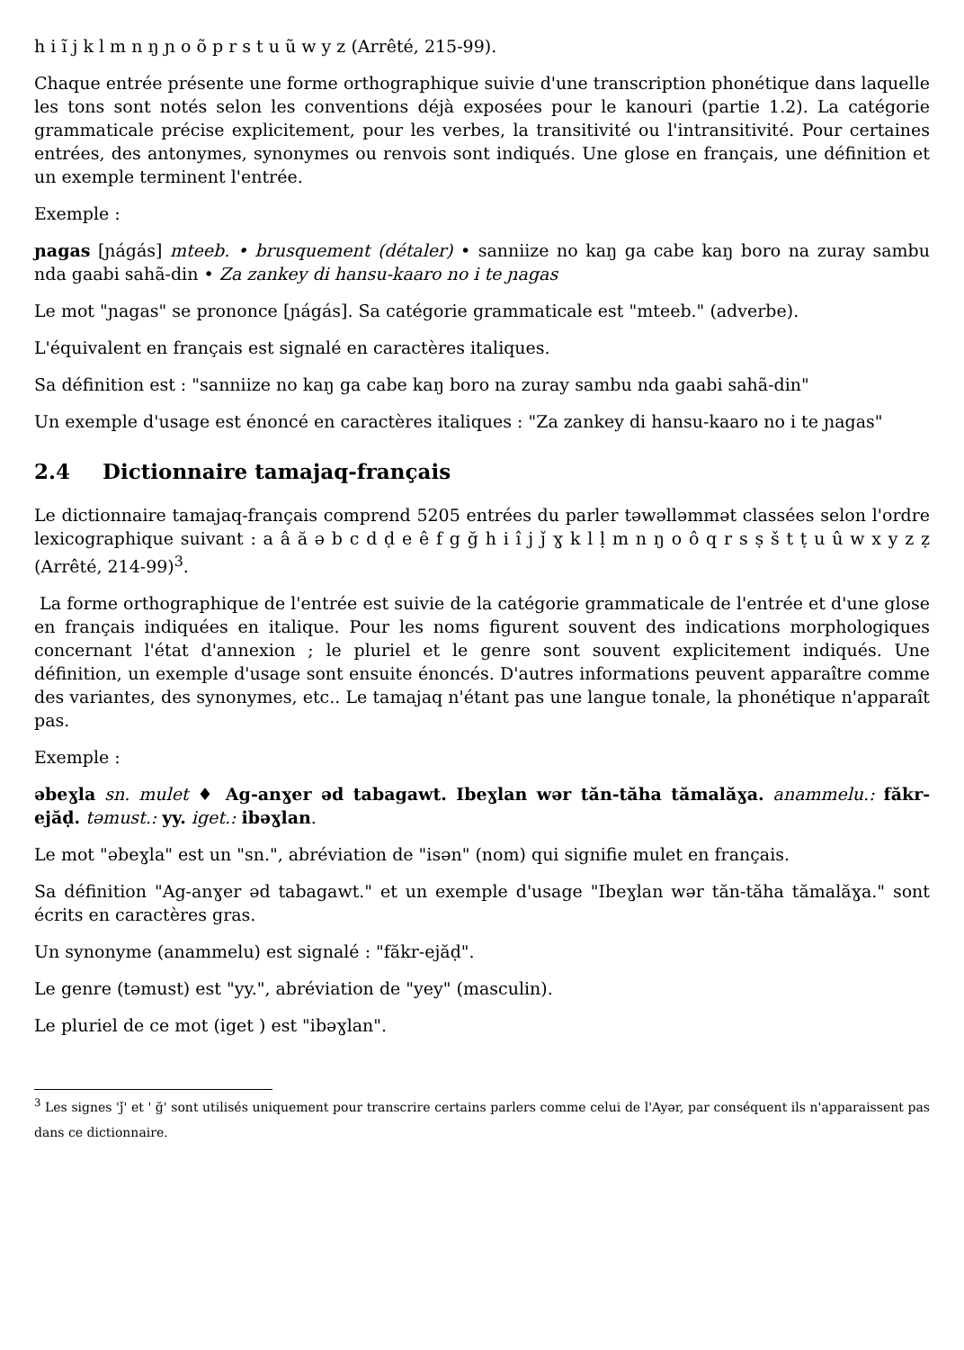h i ĩ j k l m n ŋ ɲ o õ p r s t u ũ w y z (Arrêté, 215-99).
Chaque entrée présente une forme orthographique suivie d'une transcription phonétique dans laquelle les tons sont notés selon les conventions déjà exposées pour le kanouri (partie 1.2). La catégorie grammaticale précise explicitement, pour les verbes, la transitivité ou l'intransitivité. Pour certaines entrées, des antonymes, synonymes ou renvois sont indiqués. Une glose en français, une définition et un exemple terminent l'entrée.
Exemple :
ɲagas [ɲágás] mteeb. • brusquement (détaler) • sanniize no kaŋ ga cabe kaŋ boro na zuray sambu nda gaabi sahã-din • Za zankey di hansu-kaaro no i te ɲagas
Le mot "ɲagas" se prononce [ɲágás]. Sa catégorie grammaticale est "mteeb." (adverbe).
L'équivalent en français est signalé en caractères italiques.
Sa définition est : "sanniize no kaŋ ga cabe kaŋ boro na zuray sambu nda gaabi sahã-din"
Un exemple d'usage est énoncé en caractères italiques : "Za zankey di hansu-kaaro no i te ɲagas"
2.4 Dictionnaire tamajaq-français
Le dictionnaire tamajaq-français comprend 5205 entrées du parler təwəlləmmət classées selon l'ordre lexicographique suivant : a â ă ə b c d ḍ e ê f g ğ h i î j ǰ ɣ k l ḷ m n ŋ o ô q r s ṣ š t ṭ u û w x y z ẓ (Arrêté, 214-99)<sup>3</sup>.
La forme orthographique de l'entrée est suivie de la catégorie grammaticale de l'entrée et d'une glose en français indiquées en italique. Pour les noms figurent souvent des indications morphologiques concernant l'état d'annexion ; le pluriel et le genre sont souvent explicitement indiqués. Une définition, un exemple d'usage sont ensuite énoncés. D'autres informations peuvent apparaître comme des variantes, des synonymes, etc.. Le tamajaq n'étant pas une langue tonale, la phonétique n'apparaît pas.
Exemple :
əbeɣla sn. mulet ♦ Ag-anɣer əd tabagawt. Ibeɣlan wər tăn-tăha tămalăɣa. anammelu.: făkr-ejăḍ. təmust.: yy. iget.: ibəɣlan.
Le mot "əbeɣla" est un "sn.", abréviation de "isən" (nom) qui signifie mulet en français.
Sa définition "Ag-anɣer əd tabagawt." et un exemple d'usage "Ibeɣlan wər tăn-tăha tămalăɣa." sont écrits en caractères gras.
Un synonyme (anammelu) est signalé : "făkr-ejăḍ".
Le genre (təmust) est "yy.", abréviation de "yey" (masculin).
Le pluriel de ce mot (iget ) est "ibəɣlan".
<sup>3</sup> Les signes 'ǰ' et ' ğ' sont utilisés uniquement pour transcrire certains parlers comme celui de l'Ayər, par conséquent ils n'apparaissent pas dans ce dictionnaire.